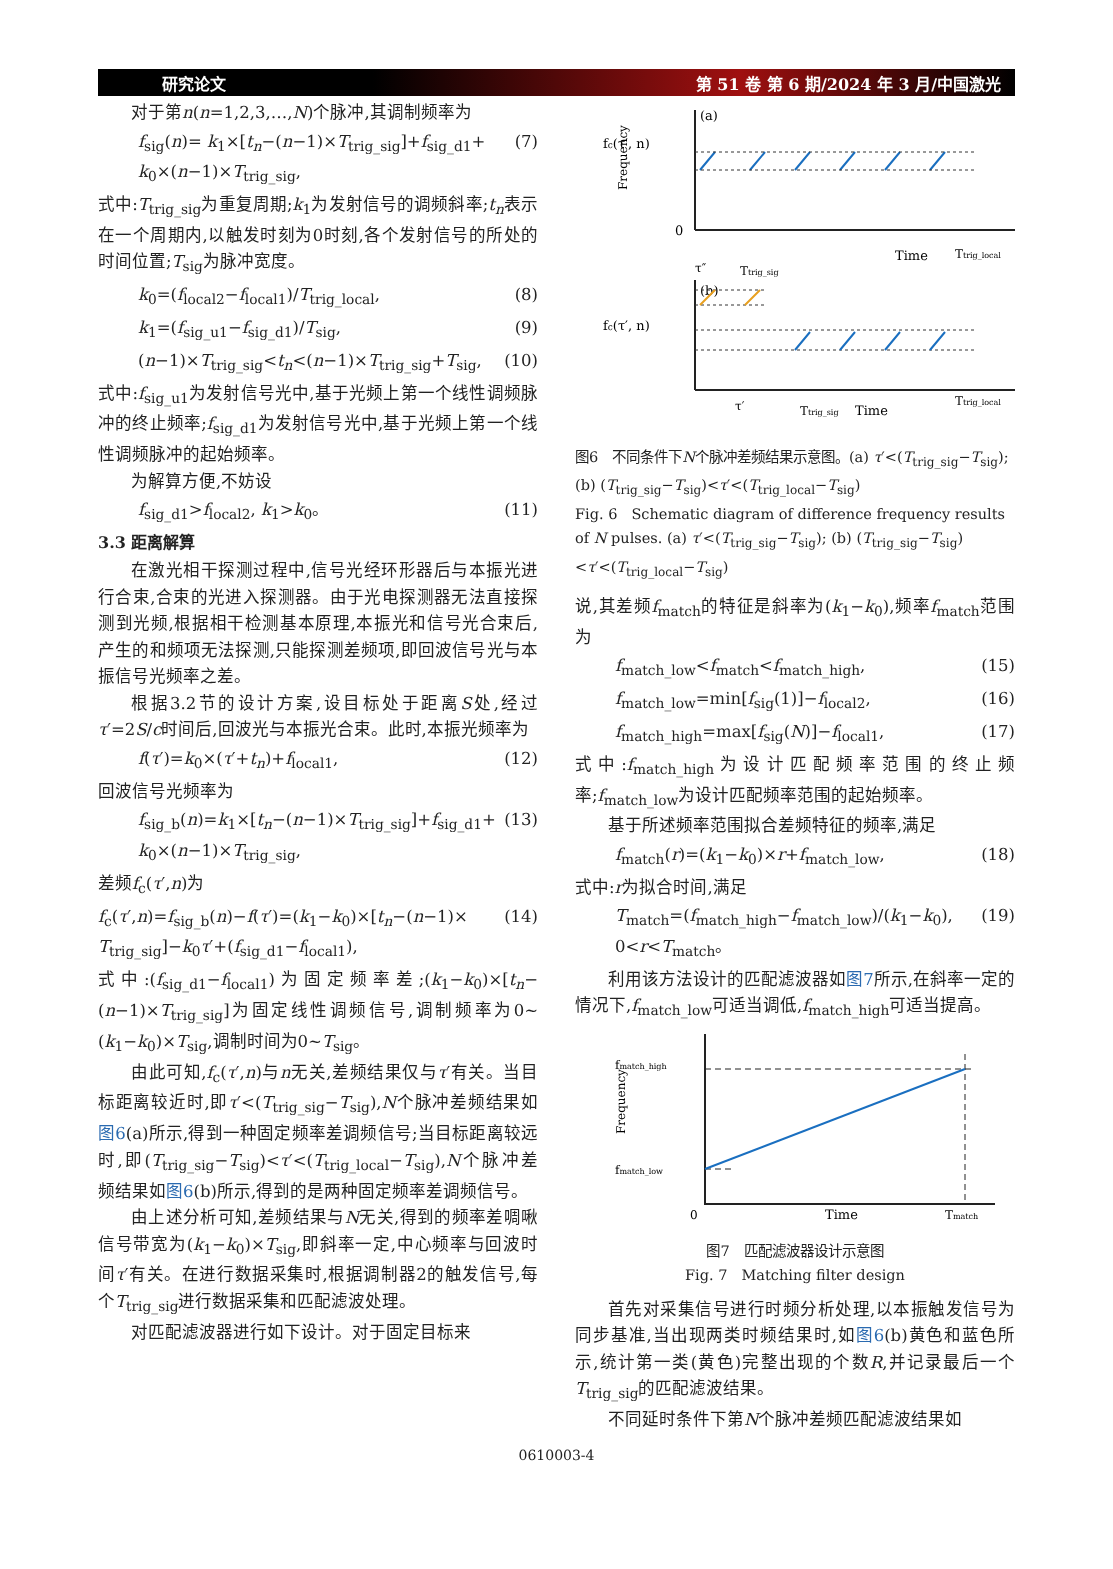研究论文 第 51 卷 第 6 期/2024 年 3 月/中国激光
对于第n(n=1,2,3,…,N)个脉冲,其调制频率为
f<sub>sig</sub>(n)= k<sub>1</sub>×[t<sub>n</sub>−(n−1)×T<sub>trig_sig</sub>]+f<sub>sig_d1</sub>+ k<sub>0</sub>×(n−1)×T<sub>trig_sig</sub>, (7)
式中:T<sub>trig_sig</sub>为重复周期;k<sub>1</sub>为发射信号的调频斜率;t<sub>n</sub>表示在一个周期内,以触发时刻为0时刻,各个发射信号的所处的时间位置;T<sub>sig</sub>为脉冲宽度。
k<sub>0</sub>=(f<sub>local2</sub>−f<sub>local1</sub>)/T<sub>trig_local</sub>, (8)
k<sub>1</sub>=(f<sub>sig_u1</sub>−f<sub>sig_d1</sub>)/T<sub>sig</sub>, (9)
(n−1)×T<sub>trig_sig</sub><t<sub>n</sub><(n−1)×T<sub>trig_sig</sub>+T<sub>sig</sub>, (10)
式中:f<sub>sig_u1</sub>为发射信号光中,基于光频上第一个线性调频脉冲的终止频率;f<sub>sig_d1</sub>为发射信号光中,基于光频上第一个线性调频脉冲的起始频率。
为解算方便,不妨设
f<sub>sig_d1</sub>>f<sub>local2</sub>, k<sub>1</sub>>k<sub>0</sub>。 (11)
3.3 距离解算
在激光相干探测过程中,信号光经环形器后与本振光进行合束,合束的光进入探测器。由于光电探测器无法直接探测到光频,根据相干检测基本原理,本振光和信号光合束后,产生的和频项无法探测,只能探测差频项,即回波信号光与本振信号光频率之差。
根据3.2节的设计方案,设目标处于距离S处,经过τ′=2S/c时间后,回波光与本振光合束。此时,本振光频率为
f(τ′)=k<sub>0</sub>×(τ′+t<sub>n</sub>)+f<sub>local1</sub>, (12)
回波信号光频率为
f<sub>sig_b</sub>(n)=k<sub>1</sub>×[t<sub>n</sub>−(n−1)×T<sub>trig_sig</sub>]+f<sub>sig_d1</sub>+ k<sub>0</sub>×(n−1)×T<sub>trig_sig</sub>, (13)
差频f<sub>c</sub>(τ′,n)为
f<sub>c</sub>(τ′,n)=f<sub>sig_b</sub>(n)−f(τ′)=(k<sub>1</sub>−k<sub>0</sub>)×[t<sub>n</sub>−(n−1)× T<sub>trig_sig</sub>]−k<sub>0</sub>τ′+(f<sub>sig_d1</sub>−f<sub>local1</sub>), (14)
式中:(f<sub>sig_d1</sub>−f<sub>local1</sub>)为固定频率差;(k<sub>1</sub>−k<sub>0</sub>)×[t<sub>n</sub>−(n−1)×T<sub>trig_sig</sub>]为固定线性调频信号,调制频率为0~(k<sub>1</sub>−k<sub>0</sub>)×T<sub>sig</sub>,调制时间为0~T<sub>sig</sub>。
由此可知,f<sub>c</sub>(τ′,n)与n无关,差频结果仅与τ′有关。当目标距离较近时,即τ′<(T<sub>trig_sig</sub>−T<sub>sig</sub>),N个脉冲差频结果如图6(a)所示,得到一种固定频率差调频信号;当目标距离较远时,即(T<sub>trig_sig</sub>−T<sub>sig</sub>)<τ′<(T<sub>trig_local</sub>−T<sub>sig</sub>),N个脉冲差频结果如图6(b)所示,得到的是两种固定频率差调频信号。
由上述分析可知,差频结果与N无关,得到的频率差啁啾信号带宽为(k<sub>1</sub>−k<sub>0</sub>)×T<sub>sig</sub>,即斜率一定,中心频率与回波时间τ′有关。在进行数据采集时,根据调制器2的触发信号,每个T<sub>trig_sig</sub>进行数据采集和匹配滤波处理。
对匹配滤波器进行如下设计。对于固定目标来
(a)
Frequency
fc(τ′, n)
0
Time
Ttrig_local
τ″
Ttrig_sig
(b)
fc(τ′, n)
τ′
Ttrig_sig
Time
Ttrig_local
图6　不同条件下N个脉冲差频结果示意图。(a) τ′<(T<sub>trig_sig</sub>−T<sub>sig</sub>);(b) (T<sub>trig_sig</sub>−T<sub>sig</sub>)<τ′<(T<sub>trig_local</sub>−T<sub>sig</sub>)
Fig. 6　Schematic diagram of difference frequency results of N pulses. (a) τ′<(T<sub>trig_sig</sub>−T<sub>sig</sub>); (b) (T<sub>trig_sig</sub>−T<sub>sig</sub>)<τ′<(T<sub>trig_local</sub>−T<sub>sig</sub>)
说,其差频f<sub>match</sub>的特征是斜率为(k<sub>1</sub>−k<sub>0</sub>),频率f<sub>match</sub>范围为
f<sub>match_low</sub><f<sub>match</sub><f<sub>match_high</sub>, (15)
f<sub>match_low</sub>=min[f<sub>sig</sub>(1)]−f<sub>local2</sub>, (16)
f<sub>match_high</sub>=max[f<sub>sig</sub>(N)]−f<sub>local1</sub>, (17)
式中:f<sub>match_high</sub>为设计匹配频率范围的终止频率;f<sub>match_low</sub>为设计匹配频率范围的起始频率。
基于所述频率范围拟合差频特征的频率,满足
f<sub>match</sub>(r)=(k<sub>1</sub>−k<sub>0</sub>)×r+f<sub>match_low</sub>, (18)
式中:r为拟合时间,满足
T<sub>match</sub>=(f<sub>match_high</sub>−f<sub>match_low</sub>)/(k<sub>1</sub>−k<sub>0</sub>), 0<r<T<sub>match</sub>。 (19)
利用该方法设计的匹配滤波器如图7所示,在斜率一定的情况下,f<sub>match_low</sub>可适当调低,f<sub>match_high</sub>可适当提高。
Frequency
fmatch_high
fmatch_low
0
Time
Tmatch
图7　匹配滤波器设计示意图
Fig. 7　Matching filter design
首先对采集信号进行时频分析处理,以本振触发信号为同步基准,当出现两类时频结果时,如图6(b)黄色和蓝色所示,统计第一类(黄色)完整出现的个数R,并记录最后一个T<sub>trig_sig</sub>的匹配滤波结果。
不同延时条件下第N个脉冲差频匹配滤波结果如
0610003-4